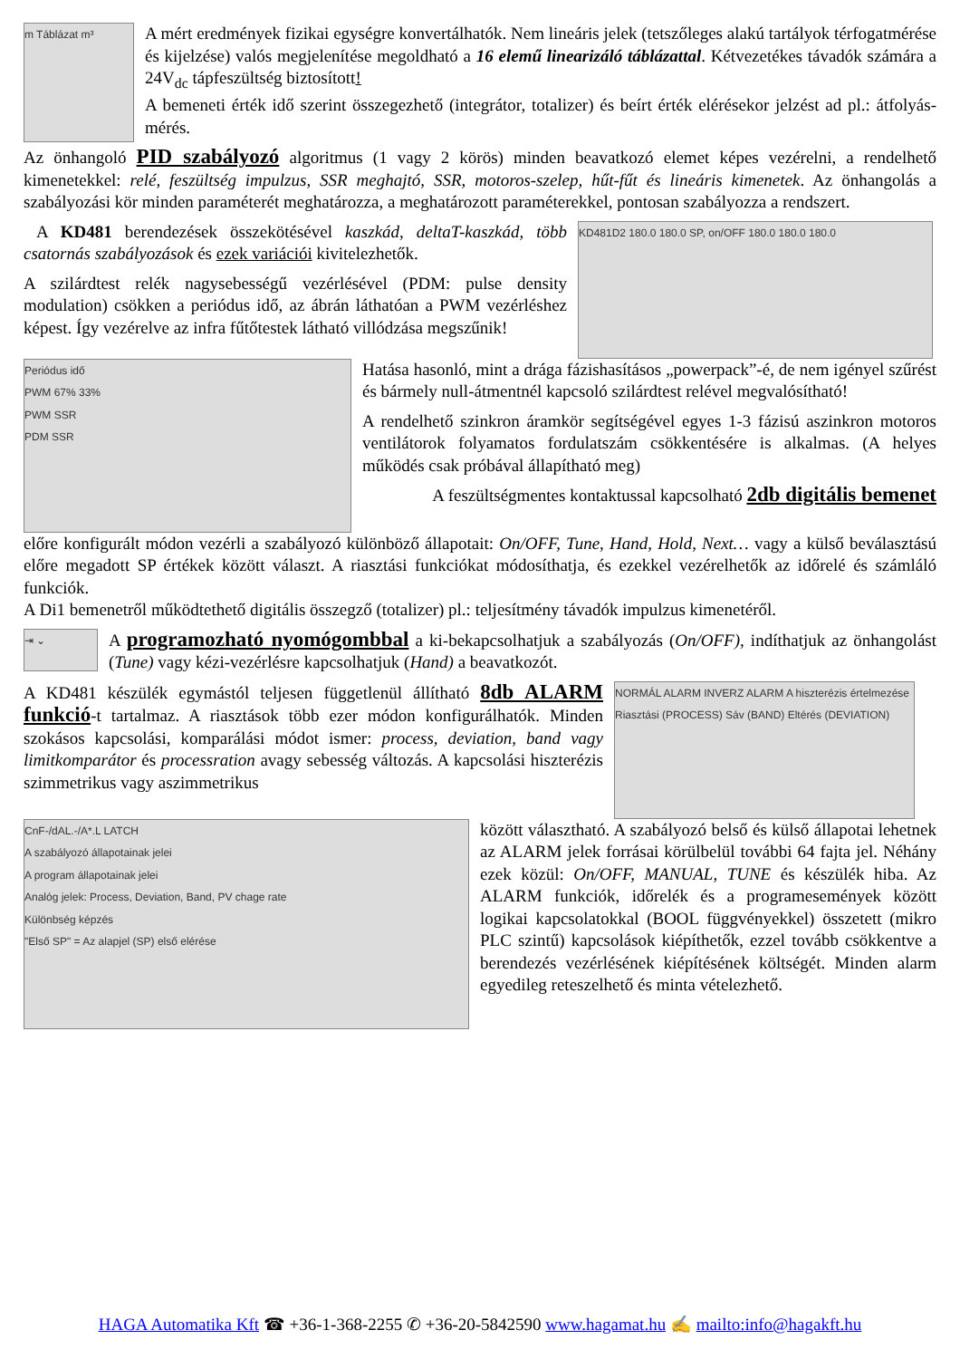m Táblázat m³
A mért eredmények fizikai egységre konvertálhatók. Nem lineáris jelek (tetszőleges alakú tartályok térfogatmérése és kijelzése) valós megjelenítése megoldható a 16 elemű linearizáló táblázattal. Kétvezetékes távadók számára a 24V<sub>dc</sub> tápfeszültség biztosított!
A bemeneti érték idő szerint összegezhető (integrátor, totalizer) és beírt érték elérésekor jelzést ad pl.: átfolyás-mérés.
Az önhangoló PID szabályozó algoritmus (1 vagy 2 körös) minden beavatkozó elemet képes vezérelni, a rendelhető kimenetekkel: relé, feszültség impulzus, SSR meghajtó, SSR, motoros-szelep, hűt-fűt és lineáris kimenetek. Az önhangolás a szabályozási kör minden paraméterét meghatározza, a meghatározott paraméterekkel, pontosan szabályozza a rendszert.
A KD481 berendezések összekötésével kaszkád, deltaT-kaszkád, több csatornás szabályozások és ezek variációi kivitelezhetők.
A szilárdtest relék nagysebességű vezérlésével (PDM: pulse density modulation) csökken a periódus idő, az ábrán láthatóan a PWM vezérléshez képest. Így vezérelve az infra fűtőtestek látható villódzása megszűnik!
KD481D2 180.0 180.0 SP, on/OFF 180.0 180.0 180.0
Periódus idő
PWM 67% 33%
PWM SSR
PDM SSR
Hatása hasonló, mint a drága fázishasításos „powerpack”-é, de nem igényel szűrést és bármely null-átmentnél kapcsoló szilárdtest relével megvalósítható!
A rendelhető szinkron áramkör segítségével egyes 1-3 fázisú aszinkron motoros ventilátorok folyamatos fordulatszám csökkentésére is alkalmas. (A helyes működés csak próbával állapítható meg)
A feszültségmentes kontaktussal kapcsolható 2db digitális bemenet
előre konfigurált módon vezérli a szabályozó különböző állapotait: On/OFF, Tune, Hand, Hold, Next… vagy a külső beválasztású előre megadott SP értékek között választ. A riasztási funkciókat módosíthatja, és ezekkel vezérelhetők az időrelé és számláló funkciók.
A Di1 bemenetről működtethető digitális összegző (totalizer) pl.: teljesítmény távadók impulzus kimenetéről.
⇥ ⌄
A programozható nyomógombbal a ki-bekapcsolhatjuk a szabályozás (On/OFF), indíthatjuk az önhangolást (Tune) vagy kézi-vezérlésre kapcsolhatjuk (Hand) a beavatkozót.
A KD481 készülék egymástól teljesen függetlenül állítható 8db ALARM funkció-t tartalmaz. A riasztások több ezer módon konfigurálhatók. Minden szokásos kapcsolási, komparálási módot ismer: process, deviation, band vagy limitkomparátor és processration avagy sebesség változás. A kapcsolási hiszterézis szimmetrikus vagy aszimmetrikus
NORMÁL ALARM INVERZ ALARM A hiszterézis értelmezése
Riasztási (PROCESS) Sáv (BAND) Eltérés (DEVIATION)
CnF-/dAL.-/A*.L LATCH
A szabályozó állapotainak jelei
A program állapotainak jelei
Analóg jelek: Process, Deviation, Band, PV chage rate
Különbség képzés
"Első SP" = Az alapjel (SP) első elérése
között választható. A szabályozó belső és külső állapotai lehetnek az ALARM jelek forrásai körülbelül további 64 fajta jel. Néhány ezek közül: On/OFF, MANUAL, TUNE és készülék hiba. Az ALARM funkciók, időrelék és a programesemények között logikai kapcsolatokkal (BOOL függvényekkel) összetett (mikro PLC szintű) kapcsolások kiépíthetők, ezzel tovább csökkentve a berendezés vezérlésének kiépítésének költségét. Minden alarm egyedileg reteszelhető és minta vételezhető.
HAGA Automatika Kft ☎ +36-1-368-2255 ✆ +36-20-5842590 www.hagamat.hu ✍ mailto:info@hagakft.hu